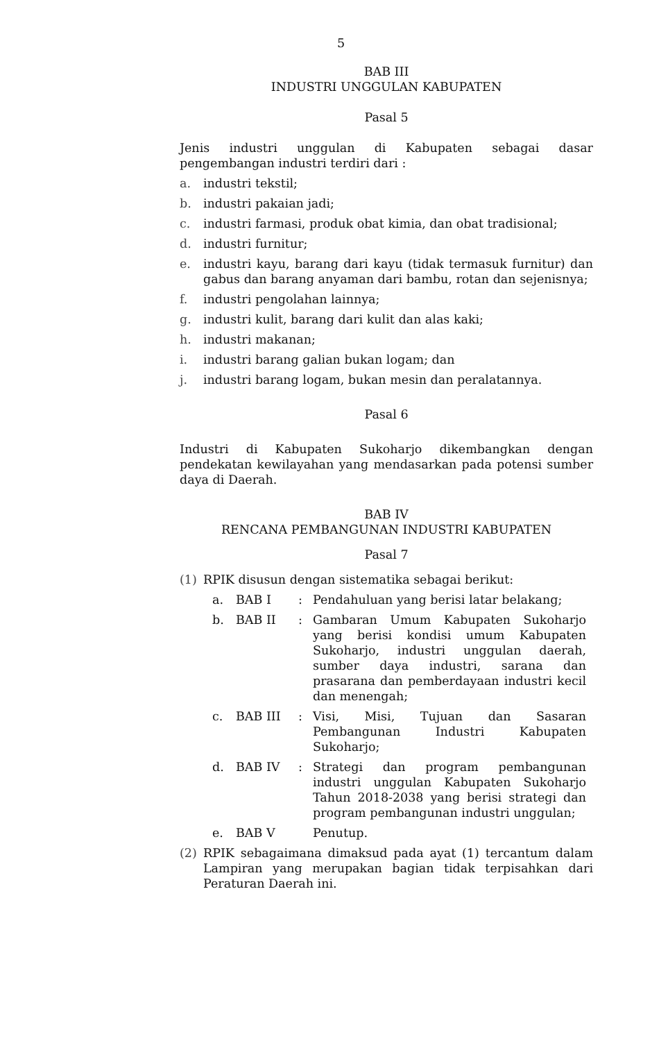5
BAB III
INDUSTRI UNGGULAN KABUPATEN
Pasal 5
Jenis industri unggulan di Kabupaten sebagai dasar pengembangan industri terdiri dari :
a. industri tekstil;
b. industri pakaian jadi;
c. industri farmasi, produk obat kimia, dan obat tradisional;
d. industri furnitur;
e. industri kayu, barang dari kayu (tidak termasuk furnitur) dan gabus dan barang anyaman dari bambu, rotan dan sejenisnya;
f. industri pengolahan lainnya;
g. industri kulit, barang dari kulit dan alas kaki;
h. industri makanan;
i. industri barang galian bukan logam; dan
j. industri barang logam, bukan mesin dan peralatannya.
Pasal 6
Industri di Kabupaten Sukoharjo dikembangkan dengan pendekatan kewilayahan yang mendasarkan pada potensi sumber daya di Daerah.
BAB IV
RENCANA PEMBANGUNAN INDUSTRI KABUPATEN
Pasal 7
(1) RPIK disusun dengan sistematika sebagai berikut:
a. BAB I: Pendahuluan yang berisi latar belakang;
b. BAB II: Gambaran Umum Kabupaten Sukoharjo yang berisi kondisi umum Kabupaten Sukoharjo, industri unggulan daerah, sumber daya industri, sarana dan prasarana dan pemberdayaan industri kecil dan menengah;
c. BAB III: Visi, Misi, Tujuan dan Sasaran Pembangunan Industri Kabupaten Sukoharjo;
d. BAB IV: Strategi dan program pembangunan industri unggulan Kabupaten Sukoharjo Tahun 2018-2038 yang berisi strategi dan program pembangunan industri unggulan;
e. BAB V Penutup.
(2) RPIK sebagaimana dimaksud pada ayat (1) tercantum dalam Lampiran yang merupakan bagian tidak terpisahkan dari Peraturan Daerah ini.